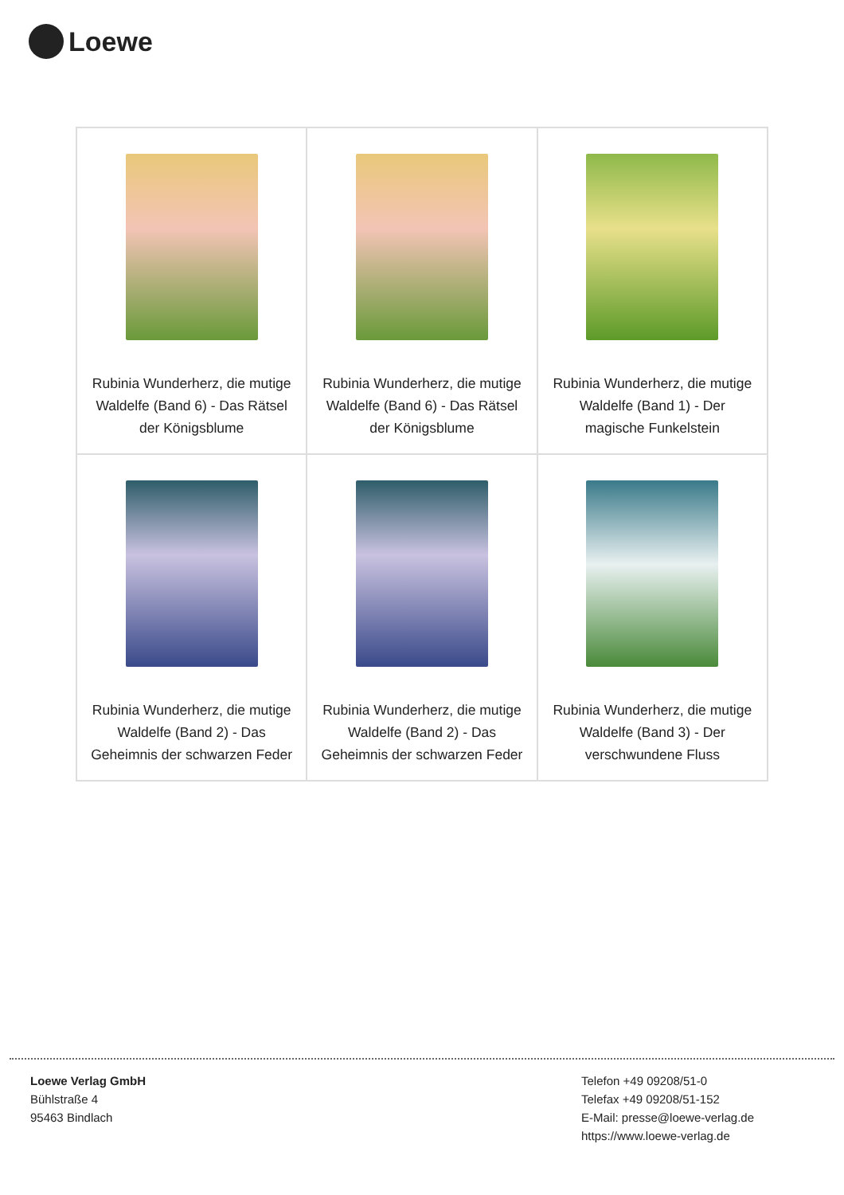Loewe
| Rubinia Wunderherz, die mutige Waldelfe (Band 6) - Das Rätsel der Königsblume | Rubinia Wunderherz, die mutige Waldelfe (Band 6) - Das Rätsel der Königsblume | Rubinia Wunderherz, die mutige Waldelfe (Band 1) - Der magische Funkelstein |
| Rubinia Wunderherz, die mutige Waldelfe (Band 2) - Das Geheimnis der schwarzen Feder | Rubinia Wunderherz, die mutige Waldelfe (Band 2) - Das Geheimnis der schwarzen Feder | Rubinia Wunderherz, die mutige Waldelfe (Band 3) - Der verschwundene Fluss |
Loewe Verlag GmbH
Bühlstraße 4
95463 Bindlach
Telefon +49 09208/51-0
Telefax +49 09208/51-152
E-Mail: presse@loewe-verlag.de
https://www.loewe-verlag.de